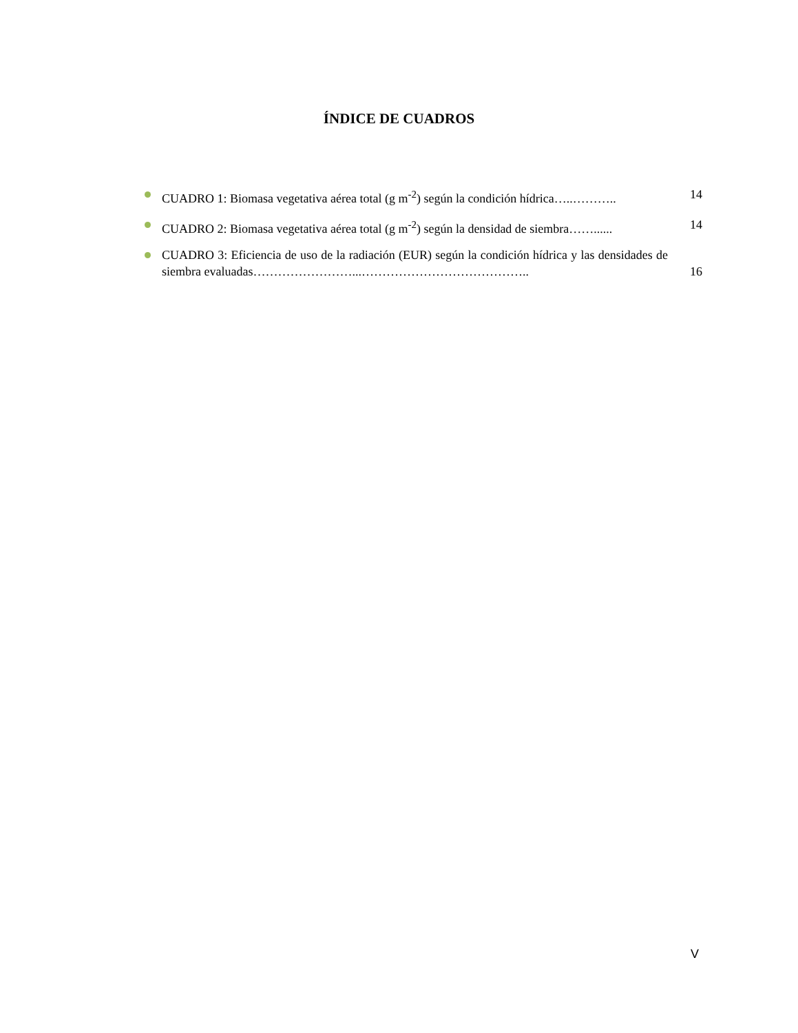ÍNDICE DE CUADROS
CUADRO 1: Biomasa vegetativa aérea total (g m<sup>-2</sup>) según la condición hídrica…..……….. 14
CUADRO 2: Biomasa vegetativa aérea total (g m<sup>-2</sup>) según la densidad de siembra……...... 14
CUADRO 3: Eficiencia de uso de la radiación (EUR) según la condición hídrica y las densidades de siembra evaluadas……………………...………………………………….. 16
V